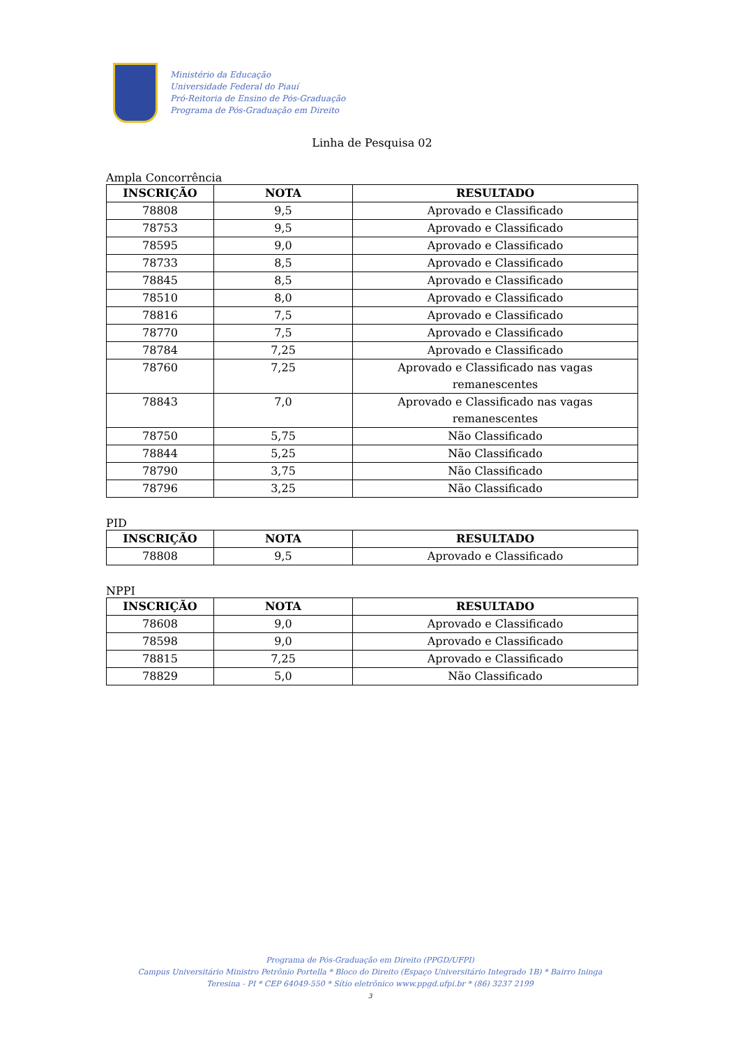Ministério da Educação
Universidade Federal do Piauí
Pró-Reitoria de Ensino de Pós-Graduação
Programa de Pós-Graduação em Direito
Linha de Pesquisa 02
Ampla Concorrência
| INSCRIÇÃO | NOTA | RESULTADO |
| --- | --- | --- |
| 78808 | 9,5 | Aprovado e Classificado |
| 78753 | 9,5 | Aprovado e Classificado |
| 78595 | 9,0 | Aprovado e Classificado |
| 78733 | 8,5 | Aprovado e Classificado |
| 78845 | 8,5 | Aprovado e Classificado |
| 78510 | 8,0 | Aprovado e Classificado |
| 78816 | 7,5 | Aprovado e Classificado |
| 78770 | 7,5 | Aprovado e Classificado |
| 78784 | 7,25 | Aprovado e Classificado |
| 78760 | 7,25 | Aprovado e Classificado nas vagas remanescentes |
| 78843 | 7,0 | Aprovado e Classificado nas vagas remanescentes |
| 78750 | 5,75 | Não Classificado |
| 78844 | 5,25 | Não Classificado |
| 78790 | 3,75 | Não Classificado |
| 78796 | 3,25 | Não Classificado |
PID
| INSCRIÇÃO | NOTA | RESULTADO |
| --- | --- | --- |
| 78808 | 9,5 | Aprovado e Classificado |
NPPI
| INSCRIÇÃO | NOTA | RESULTADO |
| --- | --- | --- |
| 78608 | 9,0 | Aprovado e Classificado |
| 78598 | 9,0 | Aprovado e Classificado |
| 78815 | 7,25 | Aprovado e Classificado |
| 78829 | 5,0 | Não Classificado |
Programa de Pós-Graduação em Direito (PPGD/UFPI)
Campus Universitário Ministro Petrônio Portella * Bloco do Direito (Espaço Universitário Integrado 1B) * Bairro Ininga
Teresina - PI * CEP 64049-550 * Sítio eletrônico www.ppgd.ufpi.br * (86) 3237 2199
3